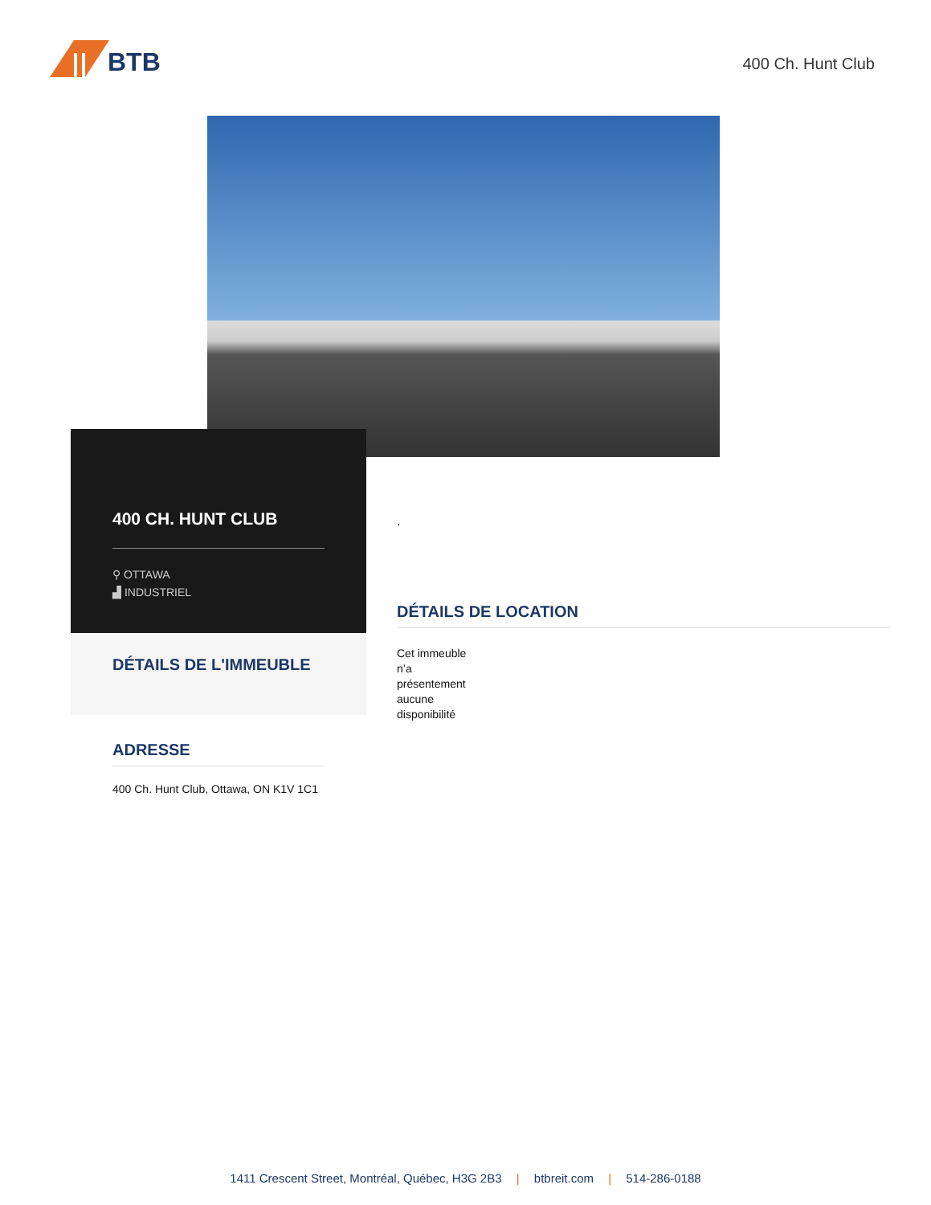BTB
400 Ch. Hunt Club
400 CH. HUNT CLUB
⚲ OTTAWA
▟ INDUSTRIEL
DÉTAILS DE L'IMMEUBLE
ADRESSE
400 Ch. Hunt Club, Ottawa, ON K1V 1C1
.
DÉTAILS DE LOCATION
Cet immeuble n’a présentement aucune disponibilité
1411 Crescent Street, Montréal, Québec, H3G 2B3 | btbreit.com | 514-286-0188